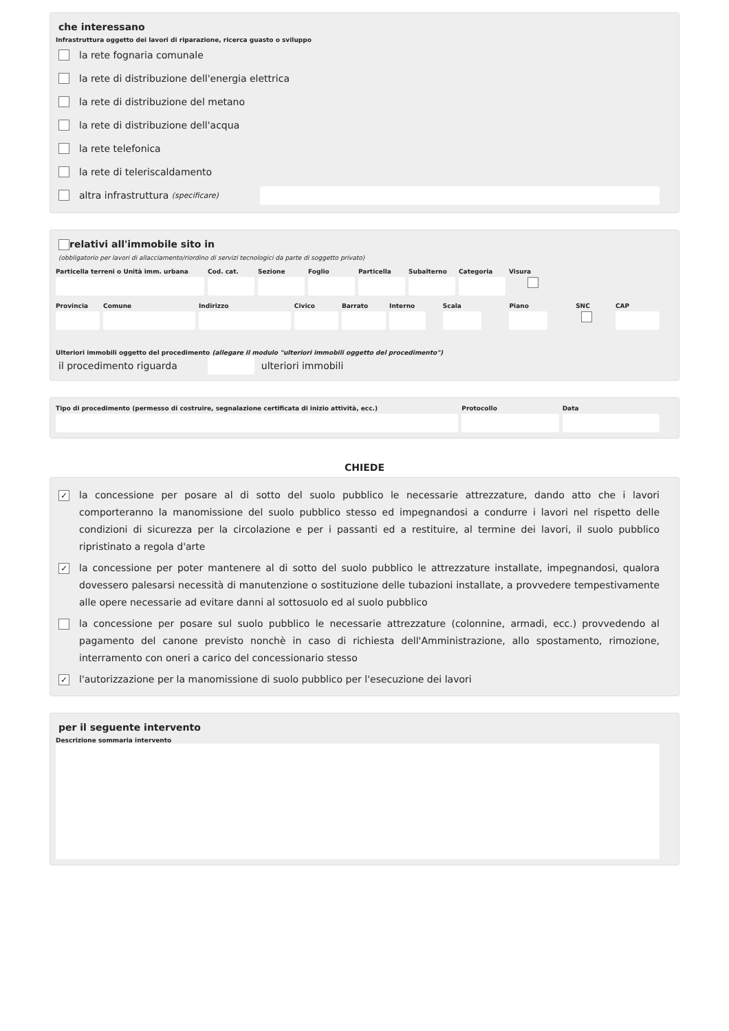che interessano
Infrastruttura oggetto dei lavori di riparazione, ricerca guasto o sviluppo
la rete fognaria comunale
la rete di distribuzione dell'energia elettrica
la rete di distribuzione del metano
la rete di distribuzione dell'acqua
la rete telefonica
la rete di teleriscaldamento
altra infrastruttura (specificare)
relativi all'immobile sito in
(obbligatorio per lavori di allacciamento/riordino di servizi tecnologici da parte di soggetto privato)
Particella terreni o Unità imm. urbana
Cod. cat.
Sezione Foglio Particella
Subalterno
Categoria
Visura
Provincia
Comune Indirizzo Civico Barrato Interno
Scala Piano SNC CAP
Ulteriori immobili oggetto del procedimento (allegare il modulo "ulteriori immobili oggetto del procedimento")
il procedimento riguarda
ulteriori immobili
Tipo di procedimento (permesso di costruire, segnalazione certificata di inizio attività, ecc.)
Protocollo Data
CHIEDE
✓ la concessione per posare al di sotto del suolo pubblico le necessarie attrezzature, dando atto che i lavori comporteranno la manomissione del suolo pubblico stesso ed impegnandosi a condurre i lavori nel rispetto delle condizioni di sicurezza per la circolazione e per i passanti ed a restituire, al termine dei lavori, il suolo pubblico ripristinato a regola d'arte
✓ la concessione per poter mantenere al di sotto del suolo pubblico le attrezzature installate, impegnandosi, qualora dovessero palesarsi necessità di manutenzione o sostituzione delle tubazioni installate, a provvedere tempestivamente alle opere necessarie ad evitare danni al sottosuolo ed al suolo pubblico
la concessione per posare sul suolo pubblico le necessarie attrezzature (colonnine, armadi, ecc.) provvedendo al pagamento del canone previsto nonchè in caso di richiesta dell'Amministrazione, allo spostamento, rimozione, interramento con oneri a carico del concessionario stesso
✓ l'autorizzazione per la manomissione di suolo pubblico per l'esecuzione dei lavori
per il seguente intervento
Descrizione sommaria intervento